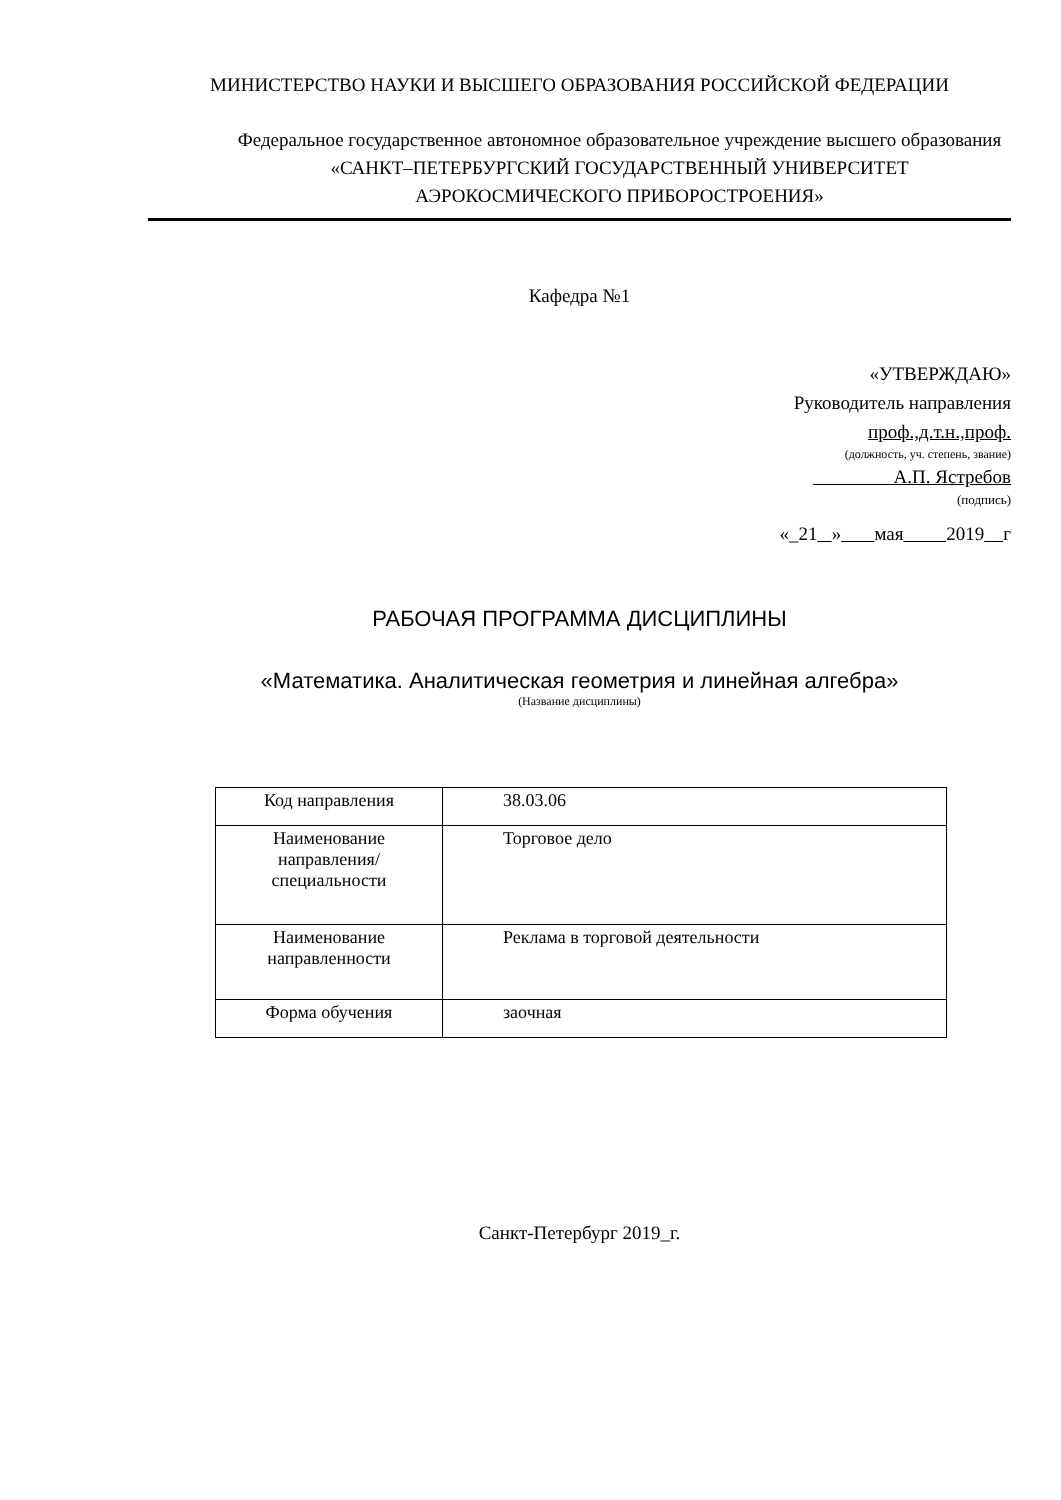МИНИСТЕРСТВО НАУКИ И ВЫСШЕГО ОБРАЗОВАНИЯ РОССИЙСКОЙ ФЕДЕРАЦИИ
Федеральное государственное автономное образовательное учреждение высшего образования
«САНКТ–ПЕТЕРБУРГСКИЙ ГОСУДАРСТВЕННЫЙ УНИВЕРСИТЕТ
АЭРОКОСМИЧЕСКОГО ПРИБОРОСТРОЕНИЯ»
Кафедра №1
«УТВЕРЖДАЮ»
Руководитель направления
проф.,д.т.н.,проф.
(должность, уч. степень, звание)
А.П. Ястребов
(подпись)
«_21 » мая 2019 г
РАБОЧАЯ ПРОГРАММА ДИСЦИПЛИНЫ
«Математика. Аналитическая геометрия и линейная алгебра»
(Название дисциплины)
| Код направления | 38.03.06 |
| Наименование направления/ специальности | Торговое дело |
| Наименование направленности | Реклама в торговой деятельности |
| Форма обучения | заочная |
Санкт-Петербург 2019_г.